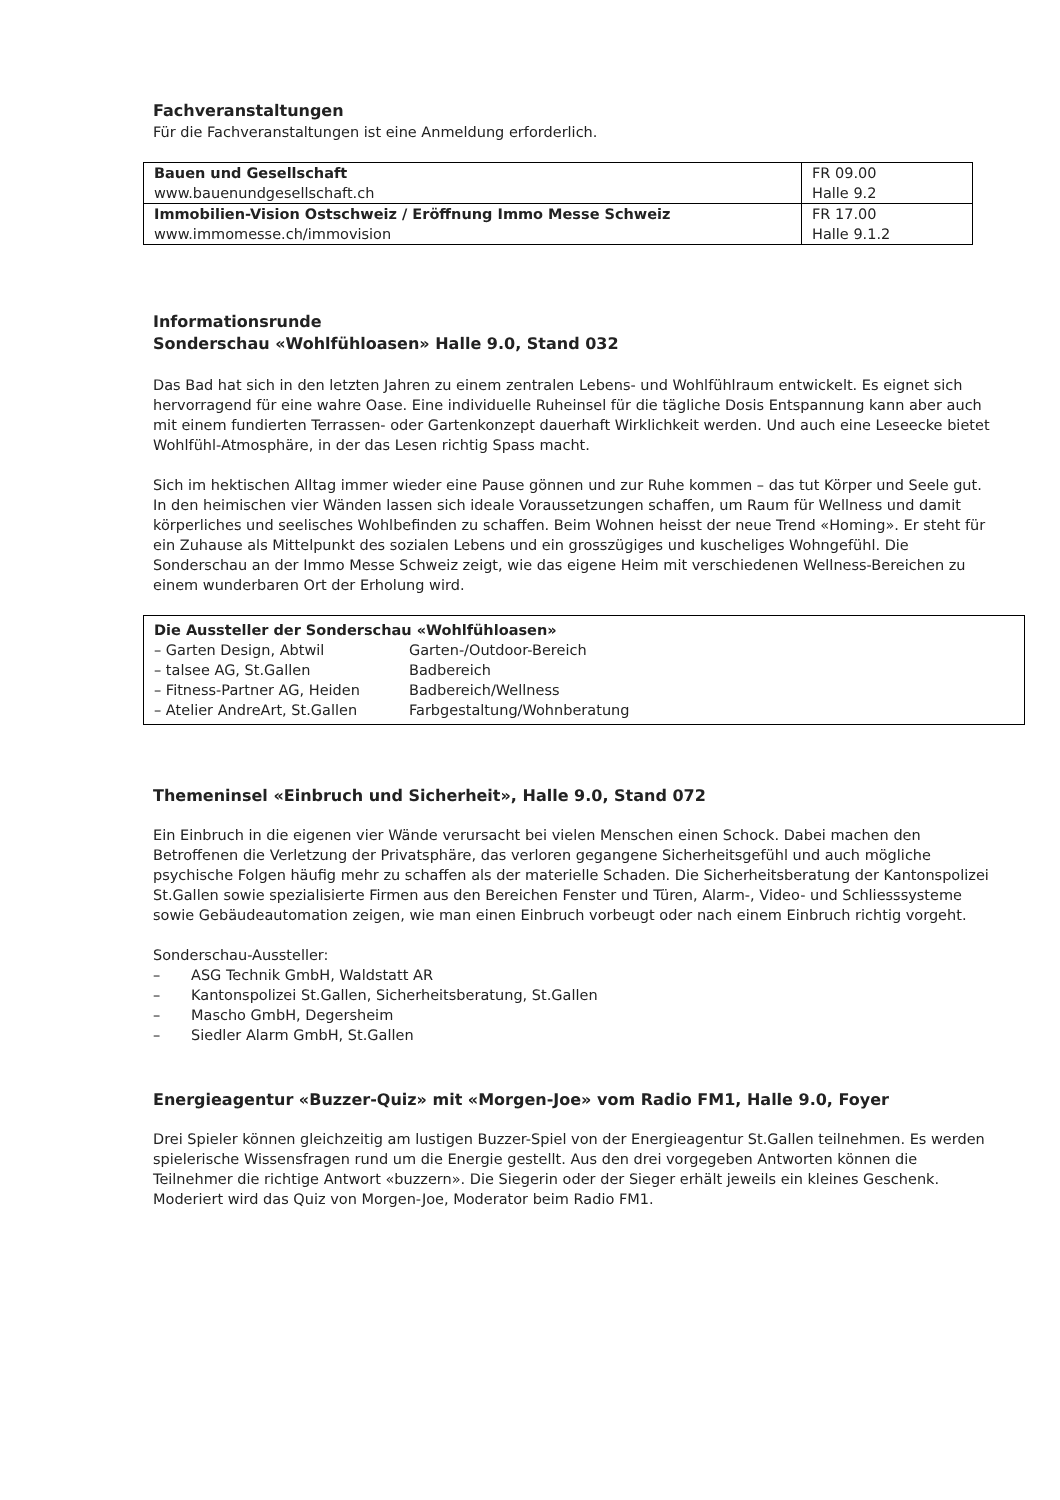Fachveranstaltungen
Für die Fachveranstaltungen ist eine Anmeldung erforderlich.
| Bauen und Gesellschaft www.bauenundgesellschaft.ch | FR 09.00 Halle 9.2 |
| Immobilien-Vision Ostschweiz / Eröffnung Immo Messe Schweiz www.immomesse.ch/immovision | FR 17.00 Halle 9.1.2 |
Informationsrunde
Sonderschau «Wohlfühloasen» Halle 9.0, Stand 032
Das Bad hat sich in den letzten Jahren zu einem zentralen Lebens- und Wohlfühlraum entwickelt. Es eignet sich hervorragend für eine wahre Oase. Eine individuelle Ruheinsel für die tägliche Dosis Entspannung kann aber auch mit einem fundierten Terrassen- oder Gartenkonzept dauerhaft Wirklichkeit werden. Und auch eine Leseecke bietet Wohlfühl-Atmosphäre, in der das Lesen richtig Spass macht.
Sich im hektischen Alltag immer wieder eine Pause gönnen und zur Ruhe kommen – das tut Körper und Seele gut. In den heimischen vier Wänden lassen sich ideale Voraussetzungen schaffen, um Raum für Wellness und damit körperliches und seelisches Wohlbefinden zu schaffen. Beim Wohnen heisst der neue Trend «Homing». Er steht für ein Zuhause als Mittelpunkt des sozialen Lebens und ein grosszügiges und kuscheliges Wohngefühl. Die Sonderschau an der Immo Messe Schweiz zeigt, wie das eigene Heim mit verschiedenen Wellness-Bereichen zu einem wunderbaren Ort der Erholung wird.
Die Aussteller der Sonderschau «Wohlfühloasen»
| – Garten Design, Abtwil | Garten-/Outdoor-Bereich |
| – talsee AG, St.Gallen | Badbereich |
| – Fitness-Partner AG, Heiden | Badbereich/Wellness |
| – Atelier AndreArt, St.Gallen | Farbgestaltung/Wohnberatung |
Themeninsel «Einbruch und Sicherheit», Halle 9.0, Stand 072
Ein Einbruch in die eigenen vier Wände verursacht bei vielen Menschen einen Schock. Dabei machen den Betroffenen die Verletzung der Privatsphäre, das verloren gegangene Sicherheitsgefühl und auch mögliche psychische Folgen häufig mehr zu schaffen als der materielle Schaden. Die Sicherheitsberatung der Kantonspolizei St.Gallen sowie spezialisierte Firmen aus den Bereichen Fenster und Türen, Alarm-, Video- und Schliesssysteme sowie Gebäudeautomation zeigen, wie man einen Einbruch vorbeugt oder nach einem Einbruch richtig vorgeht.
Sonderschau-Aussteller:
– ASG Technik GmbH, Waldstatt AR
– Kantonspolizei St.Gallen, Sicherheitsberatung, St.Gallen
– Mascho GmbH, Degersheim
– Siedler Alarm GmbH, St.Gallen
Energieagentur «Buzzer-Quiz» mit «Morgen-Joe» vom Radio FM1, Halle 9.0, Foyer
Drei Spieler können gleichzeitig am lustigen Buzzer-Spiel von der Energieagentur St.Gallen teilnehmen. Es werden spielerische Wissensfragen rund um die Energie gestellt. Aus den drei vorgegeben Antworten können die Teilnehmer die richtige Antwort «buzzern». Die Siegerin oder der Sieger erhält jeweils ein kleines Geschenk. Moderiert wird das Quiz von Morgen-Joe, Moderator beim Radio FM1.